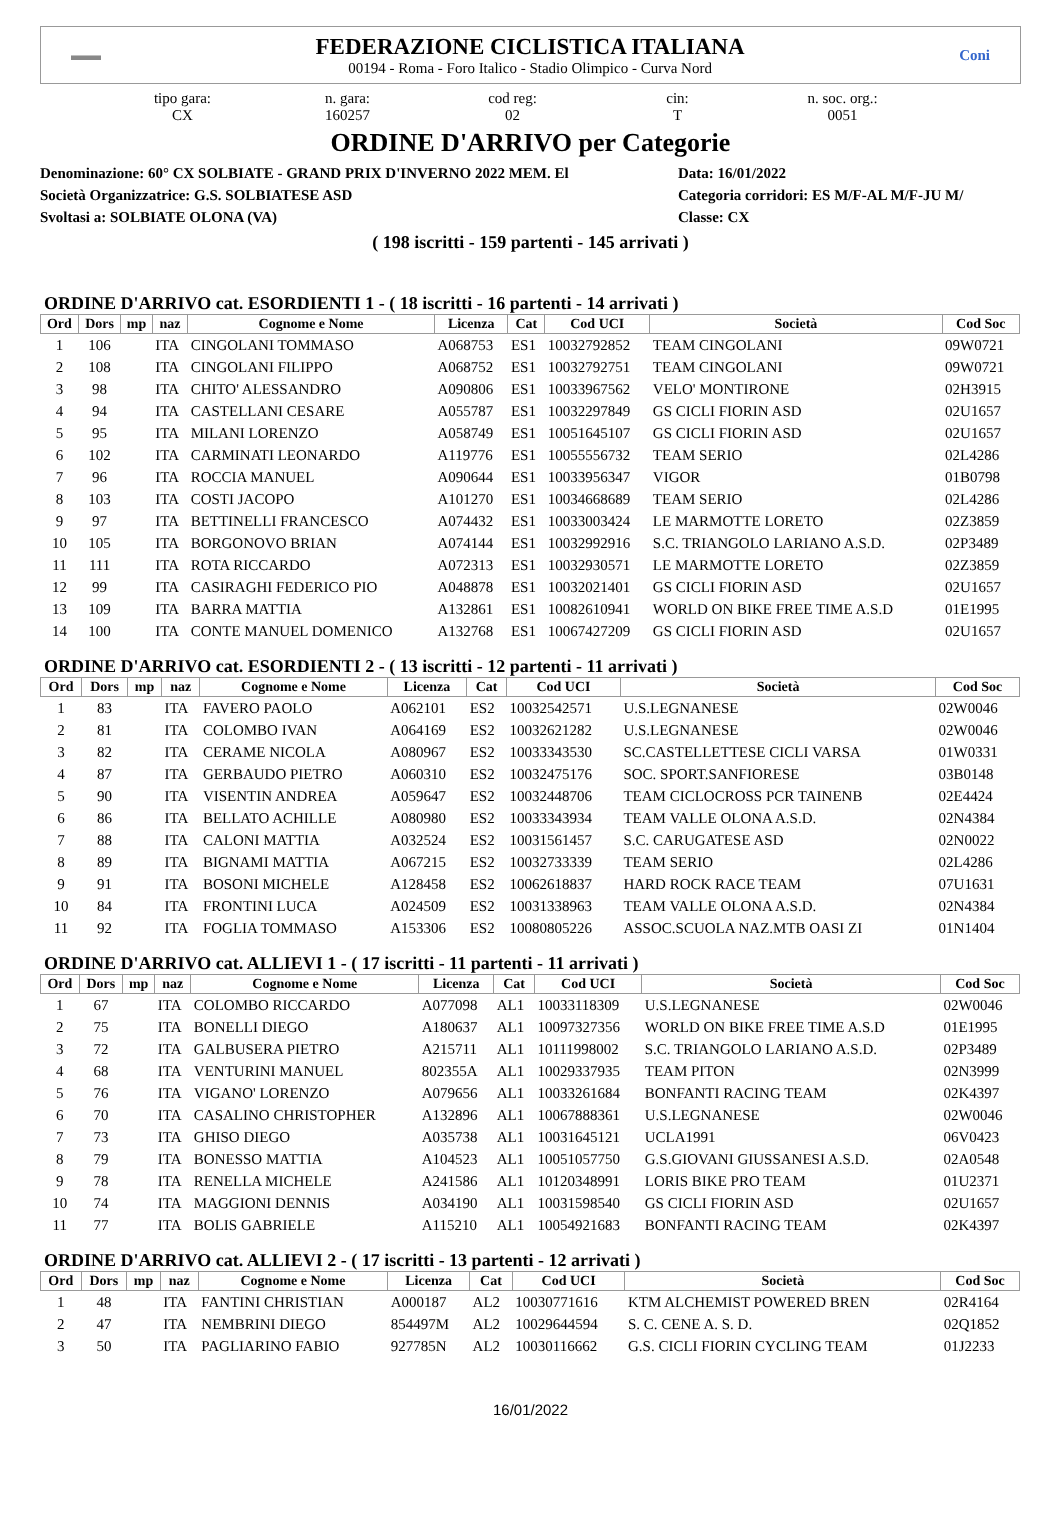▬▬
FEDERAZIONE CICLISTICA ITALIANA
00194 - Roma - Foro Italico - Stadio Olimpico - Curva Nord
Coni
tipo gara:
CX
n. gara:
160257
cod reg:
02
cin:
T
n. soc. org.:
0051
ORDINE D'ARRIVO per Categorie
Denominazione: 60° CX SOLBIATE - GRAND PRIX D'INVERNO 2022 MEM. El Data: 16/01/2022
Società Organizzatrice: G.S. SOLBIATESE ASD Categoria corridori: ES M/F-AL M/F-JU M/
Svoltasi a: SOLBIATE OLONA (VA) Classe: CX
( 198 iscritti - 159 partenti - 145 arrivati )
ORDINE D'ARRIVO cat. ESORDIENTI 1 - ( 18 iscritti - 16 partenti - 14 arrivati )
| Ord | Dors | mp | naz | Cognome e Nome | Licenza | Cat | Cod UCI | Società | Cod Soc |
| --- | --- | --- | --- | --- | --- | --- | --- | --- | --- |
| 1 | 106 | | ITA | CINGOLANI TOMMASO | A068753 | ES1 | 10032792852 | TEAM CINGOLANI | 09W0721 |
| 2 | 108 | | ITA | CINGOLANI FILIPPO | A068752 | ES1 | 10032792751 | TEAM CINGOLANI | 09W0721 |
| 3 | 98 | | ITA | CHITO' ALESSANDRO | A090806 | ES1 | 10033967562 | VELO' MONTIRONE | 02H3915 |
| 4 | 94 | | ITA | CASTELLANI CESARE | A055787 | ES1 | 10032297849 | GS CICLI FIORIN ASD | 02U1657 |
| 5 | 95 | | ITA | MILANI LORENZO | A058749 | ES1 | 10051645107 | GS CICLI FIORIN ASD | 02U1657 |
| 6 | 102 | | ITA | CARMINATI LEONARDO | A119776 | ES1 | 10055556732 | TEAM SERIO | 02L4286 |
| 7 | 96 | | ITA | ROCCIA MANUEL | A090644 | ES1 | 10033956347 | VIGOR | 01B0798 |
| 8 | 103 | | ITA | COSTI JACOPO | A101270 | ES1 | 10034668689 | TEAM SERIO | 02L4286 |
| 9 | 97 | | ITA | BETTINELLI FRANCESCO | A074432 | ES1 | 10033003424 | LE MARMOTTE LORETO | 02Z3859 |
| 10 | 105 | | ITA | BORGONOVO BRIAN | A074144 | ES1 | 10032992916 | S.C. TRIANGOLO LARIANO A.S.D. | 02P3489 |
| 11 | 111 | | ITA | ROTA RICCARDO | A072313 | ES1 | 10032930571 | LE MARMOTTE LORETO | 02Z3859 |
| 12 | 99 | | ITA | CASIRAGHI FEDERICO PIO | A048878 | ES1 | 10032021401 | GS CICLI FIORIN ASD | 02U1657 |
| 13 | 109 | | ITA | BARRA MATTIA | A132861 | ES1 | 10082610941 | WORLD ON BIKE FREE TIME A.S.D | 01E1995 |
| 14 | 100 | | ITA | CONTE MANUEL DOMENICO | A132768 | ES1 | 10067427209 | GS CICLI FIORIN ASD | 02U1657 |
ORDINE D'ARRIVO cat. ESORDIENTI 2 - ( 13 iscritti - 12 partenti - 11 arrivati )
| Ord | Dors | mp | naz | Cognome e Nome | Licenza | Cat | Cod UCI | Società | Cod Soc |
| --- | --- | --- | --- | --- | --- | --- | --- | --- | --- |
| 1 | 83 | | ITA | FAVERO PAOLO | A062101 | ES2 | 10032542571 | U.S.LEGNANESE | 02W0046 |
| 2 | 81 | | ITA | COLOMBO IVAN | A064169 | ES2 | 10032621282 | U.S.LEGNANESE | 02W0046 |
| 3 | 82 | | ITA | CERAME NICOLA | A080967 | ES2 | 10033343530 | SC.CASTELLETTESE CICLI VARSA | 01W0331 |
| 4 | 87 | | ITA | GERBAUDO PIETRO | A060310 | ES2 | 10032475176 | SOC. SPORT.SANFIORESE | 03B0148 |
| 5 | 90 | | ITA | VISENTIN ANDREA | A059647 | ES2 | 10032448706 | TEAM CICLOCROSS PCR TAINENB | 02E4424 |
| 6 | 86 | | ITA | BELLATO ACHILLE | A080980 | ES2 | 10033343934 | TEAM VALLE OLONA A.S.D. | 02N4384 |
| 7 | 88 | | ITA | CALONI MATTIA | A032524 | ES2 | 10031561457 | S.C. CARUGATESE ASD | 02N0022 |
| 8 | 89 | | ITA | BIGNAMI MATTIA | A067215 | ES2 | 10032733339 | TEAM SERIO | 02L4286 |
| 9 | 91 | | ITA | BOSONI MICHELE | A128458 | ES2 | 10062618837 | HARD ROCK RACE TEAM | 07U1631 |
| 10 | 84 | | ITA | FRONTINI LUCA | A024509 | ES2 | 10031338963 | TEAM VALLE OLONA A.S.D. | 02N4384 |
| 11 | 92 | | ITA | FOGLIA TOMMASO | A153306 | ES2 | 10080805226 | ASSOC.SCUOLA NAZ.MTB OASI ZI | 01N1404 |
ORDINE D'ARRIVO cat. ALLIEVI 1 - ( 17 iscritti - 11 partenti - 11 arrivati )
| Ord | Dors | mp | naz | Cognome e Nome | Licenza | Cat | Cod UCI | Società | Cod Soc |
| --- | --- | --- | --- | --- | --- | --- | --- | --- | --- |
| 1 | 67 | | ITA | COLOMBO RICCARDO | A077098 | AL1 | 10033118309 | U.S.LEGNANESE | 02W0046 |
| 2 | 75 | | ITA | BONELLI DIEGO | A180637 | AL1 | 10097327356 | WORLD ON BIKE FREE TIME A.S.D | 01E1995 |
| 3 | 72 | | ITA | GALBUSERA PIETRO | A215711 | AL1 | 10111998002 | S.C. TRIANGOLO LARIANO A.S.D. | 02P3489 |
| 4 | 68 | | ITA | VENTURINI MANUEL | 802355A | AL1 | 10029337935 | TEAM PITON | 02N3999 |
| 5 | 76 | | ITA | VIGANO' LORENZO | A079656 | AL1 | 10033261684 | BONFANTI RACING TEAM | 02K4397 |
| 6 | 70 | | ITA | CASALINO CHRISTOPHER | A132896 | AL1 | 10067888361 | U.S.LEGNANESE | 02W0046 |
| 7 | 73 | | ITA | GHISO DIEGO | A035738 | AL1 | 10031645121 | UCLA1991 | 06V0423 |
| 8 | 79 | | ITA | BONESSO MATTIA | A104523 | AL1 | 10051057750 | G.S.GIOVANI GIUSSANESI A.S.D. | 02A0548 |
| 9 | 78 | | ITA | RENELLA MICHELE | A241586 | AL1 | 10120348991 | LORIS BIKE PRO TEAM | 01U2371 |
| 10 | 74 | | ITA | MAGGIONI DENNIS | A034190 | AL1 | 10031598540 | GS CICLI FIORIN ASD | 02U1657 |
| 11 | 77 | | ITA | BOLIS GABRIELE | A115210 | AL1 | 10054921683 | BONFANTI RACING TEAM | 02K4397 |
ORDINE D'ARRIVO cat. ALLIEVI 2 - ( 17 iscritti - 13 partenti - 12 arrivati )
| Ord | Dors | mp | naz | Cognome e Nome | Licenza | Cat | Cod UCI | Società | Cod Soc |
| --- | --- | --- | --- | --- | --- | --- | --- | --- | --- |
| 1 | 48 | | ITA | FANTINI CHRISTIAN | A000187 | AL2 | 10030771616 | KTM ALCHEMIST POWERED BREN | 02R4164 |
| 2 | 47 | | ITA | NEMBRINI DIEGO | 854497M | AL2 | 10029644594 | S. C. CENE A. S. D. | 02Q1852 |
| 3 | 50 | | ITA | PAGLIARINO FABIO | 927785N | AL2 | 10030116662 | G.S. CICLI FIORIN CYCLING TEAM | 01J2233 |
16/01/2022